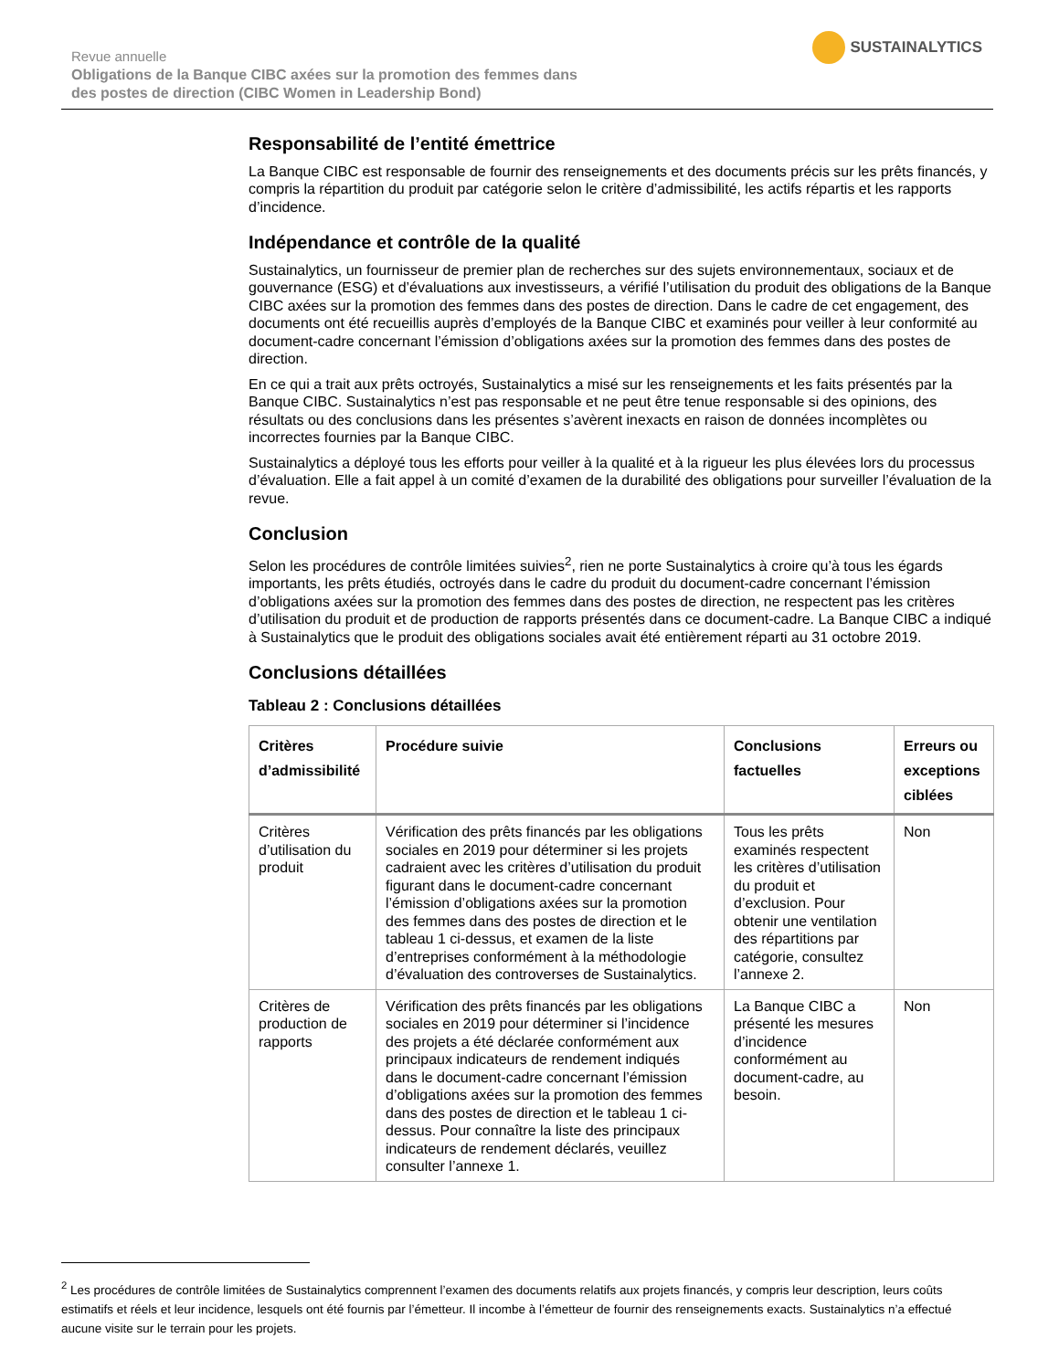Revue annuelle
Obligations de la Banque CIBC axées sur la promotion des femmes dans
des postes de direction (CIBC Women in Leadership Bond)
SUSTAINALYTICS
Responsabilité de l’entité émettrice
La Banque CIBC est responsable de fournir des renseignements et des documents précis sur les prêts financés, y compris la répartition du produit par catégorie selon le critère d’admissibilité, les actifs répartis et les rapports d’incidence.
Indépendance et contrôle de la qualité
Sustainalytics, un fournisseur de premier plan de recherches sur des sujets environnementaux, sociaux et de gouvernance (ESG) et d’évaluations aux investisseurs, a vérifié l’utilisation du produit des obligations de la Banque CIBC axées sur la promotion des femmes dans des postes de direction. Dans le cadre de cet engagement, des documents ont été recueillis auprès d’employés de la Banque CIBC et examinés pour veiller à leur conformité au document-cadre concernant l’émission d’obligations axées sur la promotion des femmes dans des postes de direction.
En ce qui a trait aux prêts octroyés, Sustainalytics a misé sur les renseignements et les faits présentés par la Banque CIBC. Sustainalytics n’est pas responsable et ne peut être tenue responsable si des opinions, des résultats ou des conclusions dans les présentes s’avèrent inexacts en raison de données incomplètes ou incorrectes fournies par la Banque CIBC.
Sustainalytics a déployé tous les efforts pour veiller à la qualité et à la rigueur les plus élevées lors du processus d’évaluation. Elle a fait appel à un comité d’examen de la durabilité des obligations pour surveiller l’évaluation de la revue.
Conclusion
Selon les procédures de contrôle limitées suivies<sup>2</sup>, rien ne porte Sustainalytics à croire qu’à tous les égards importants, les prêts étudiés, octroyés dans le cadre du produit du document-cadre concernant l’émission d’obligations axées sur la promotion des femmes dans des postes de direction, ne respectent pas les critères d’utilisation du produit et de production de rapports présentés dans ce document-cadre. La Banque CIBC a indiqué à Sustainalytics que le produit des obligations sociales avait été entièrement réparti au 31 octobre 2019.
Conclusions détaillées
Tableau 2 : Conclusions détaillées
| Critères d’admissibilité | Procédure suivie | Conclusions factuelles | Erreurs ou exceptions ciblées |
| --- | --- | --- | --- |
| Critères d’utilisation du produit | Vérification des prêts financés par les obligations sociales en 2019 pour déterminer si les projets cadraient avec les critères d’utilisation du produit figurant dans le document-cadre concernant l’émission d’obligations axées sur la promotion des femmes dans des postes de direction et le tableau 1 ci-dessus, et examen de la liste d’entreprises conformément à la méthodologie d’évaluation des controverses de Sustainalytics. | Tous les prêts examinés respectent les critères d’utilisation du produit et d’exclusion. Pour obtenir une ventilation des répartitions par catégorie, consultez l’annexe 2. | Non |
| Critères de production de rapports | Vérification des prêts financés par les obligations sociales en 2019 pour déterminer si l’incidence des projets a été déclarée conformément aux principaux indicateurs de rendement indiqués dans le document-cadre concernant l’émission d’obligations axées sur la promotion des femmes dans des postes de direction et le tableau 1 ci-dessus. Pour connaître la liste des principaux indicateurs de rendement déclarés, veuillez consulter l’annexe 1. | La Banque CIBC a présenté les mesures d’incidence conformément au document-cadre, au besoin. | Non |
<sup>2</sup> Les procédures de contrôle limitées de Sustainalytics comprennent l’examen des documents relatifs aux projets financés, y compris leur description, leurs coûts estimatifs et réels et leur incidence, lesquels ont été fournis par l’émetteur. Il incombe à l’émetteur de fournir des renseignements exacts. Sustainalytics n’a effectué aucune visite sur le terrain pour les projets.